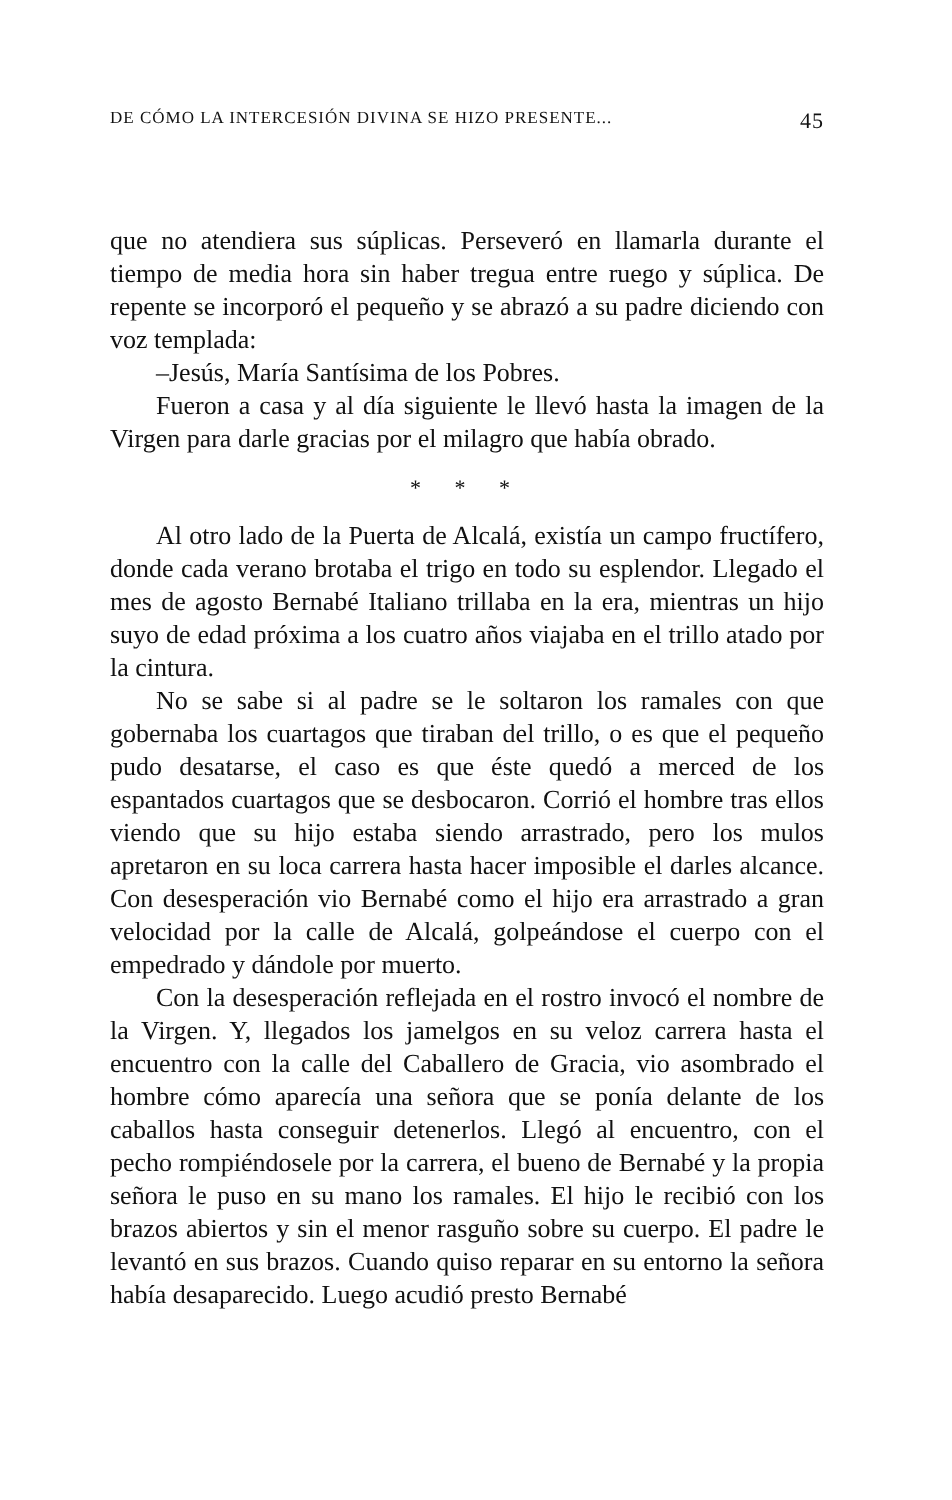DE CÓMO LA INTERCESIÓN DIVINA SE HIZO PRESENTE... 45
que no atendiera sus súplicas. Perseveró en llamarla durante el tiempo de media hora sin haber tregua entre ruego y súplica. De repente se incorporó el pequeño y se abrazó a su padre diciendo con voz templada:
–Jesús, María Santísima de los Pobres.
Fueron a casa y al día siguiente le llevó hasta la imagen de la Virgen para darle gracias por el milagro que había obrado.
* * *
Al otro lado de la Puerta de Alcalá, existía un campo fructífero, donde cada verano brotaba el trigo en todo su esplendor. Llegado el mes de agosto Bernabé Italiano trillaba en la era, mientras un hijo suyo de edad próxima a los cuatro años viajaba en el trillo atado por la cintura.
No se sabe si al padre se le soltaron los ramales con que gobernaba los cuartagos que tiraban del trillo, o es que el pequeño pudo desatarse, el caso es que éste quedó a merced de los espantados cuartagos que se desbocaron. Corrió el hombre tras ellos viendo que su hijo estaba siendo arrastrado, pero los mulos apretaron en su loca carrera hasta hacer imposible el darles alcance. Con desesperación vio Bernabé como el hijo era arrastrado a gran velocidad por la calle de Alcalá, golpeándose el cuerpo con el empedrado y dándole por muerto.
Con la desesperación reflejada en el rostro invocó el nombre de la Virgen. Y, llegados los jamelgos en su veloz carrera hasta el encuentro con la calle del Caballero de Gracia, vio asombrado el hombre cómo aparecía una señora que se ponía delante de los caballos hasta conseguir detenerlos. Llegó al encuentro, con el pecho rompiéndosele por la carrera, el bueno de Bernabé y la propia señora le puso en su mano los ramales. El hijo le recibió con los brazos abiertos y sin el menor rasguño sobre su cuerpo. El padre le levantó en sus brazos. Cuando quiso reparar en su entorno la señora había desaparecido. Luego acudió presto Bernabé